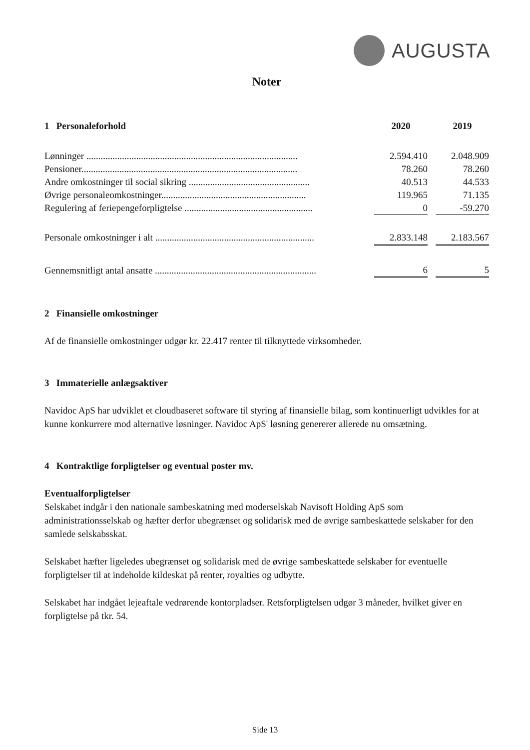AUGUSTA
Noter
| 1 Personaleforhold | | 2020 | | 2019 |
| Lønninger ......................................................................................... | | 2.594.410 | | 2.048.909 |
| Pensioner........................................................................................... | | 78.260 | | 78.260 |
| Andre omkostninger til social sikring ................................................... | | 40.513 | | 44.533 |
| Øvrige personaleomkostninger............................................................. | | 119.965 | | 71.135 |
| Regulering af feriepengeforpligtelse ...................................................... | | 0 | | -59.270 |
| Personale omkostninger i alt ................................................................... | | 2.833.148 | | 2.183.567 |
| Gennemsnitligt antal ansatte .................................................................... | | 6 | | 5 |
2 Finansielle omkostninger
Af de finansielle omkostninger udgør kr. 22.417 renter til tilknyttede virksomheder.
3 Immaterielle anlægsaktiver
Navidoc ApS har udviklet et cloudbaseret software til styring af finansielle bilag, som kontinuerligt udvikles for at kunne konkurrere mod alternative løsninger. Navidoc ApS' løsning genererer allerede nu omsætning.
4 Kontraktlige forpligtelser og eventual poster mv.
Eventualforpligtelser
Selskabet indgår i den nationale sambeskatning med moderselskab Navisoft Holding ApS som administrationsselskab og hæfter derfor ubegrænset og solidarisk med de øvrige sambeskattede selskaber for den samlede selskabsskat.
Selskabet hæfter ligeledes ubegrænset og solidarisk med de øvrige sambeskattede selskaber for eventuelle forpligtelser til at indeholde kildeskat på renter, royalties og udbytte.
Selskabet har indgået lejeaftale vedrørende kontorpladser. Retsforpligtelsen udgør 3 måneder, hvilket giver en forpligtelse på tkr. 54.
Side 13